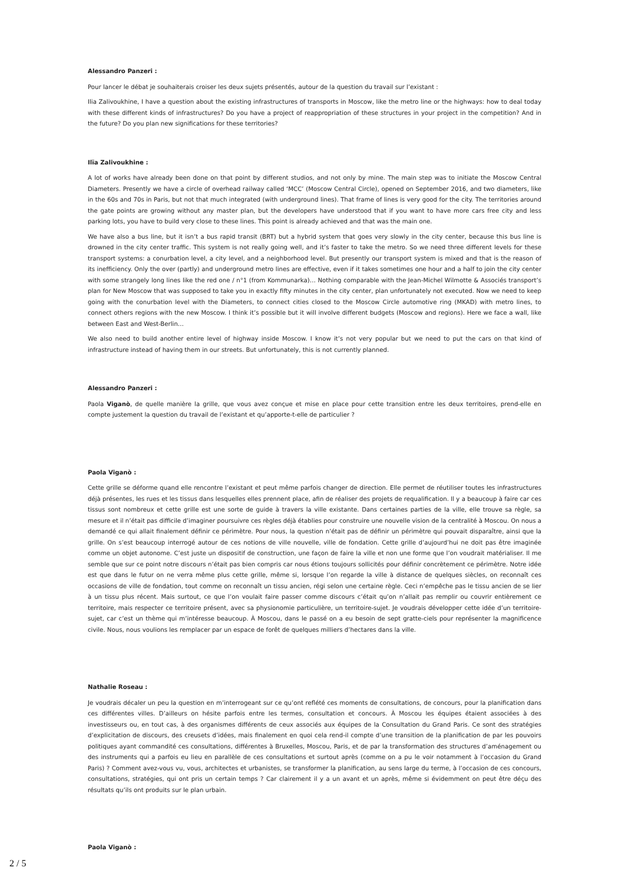Alessandro Panzeri :
Pour lancer le débat je souhaiterais croiser les deux sujets présentés, autour de la question du travail sur l’existant :
Ilia Zalivoukhine, I have a question about the existing infrastructures of transports in Moscow, like the metro line or the highways: how to deal today with these different kinds of infrastructures? Do you have a project of reappropriation of these structures in your project in the competition? And in the future? Do you plan new significations for these territories?
Ilïa Zalivoukhine :
A lot of works have already been done on that point by different studios, and not only by mine. The main step was to initiate the Moscow Central Diameters. Presently we have a circle of overhead railway called ‘MCC’ (Moscow Central Circle), opened on September 2016, and two diameters, like in the 60s and 70s in Paris, but not that much integrated (with underground lines). That frame of lines is very good for the city. The territories around the gate points are growing without any master plan, but the developers have understood that if you want to have more cars free city and less parking lots, you have to build very close to these lines. This point is already achieved and that was the main one.
We have also a bus line, but it isn’t a bus rapid transit (BRT) but a hybrid system that goes very slowly in the city center, because this bus line is drowned in the city center traffic. This system is not really going well, and it’s faster to take the metro. So we need three different levels for these transport systems: a conurbation level, a city level, and a neighborhood level. But presently our transport system is mixed and that is the reason of its inefficiency. Only the over (partly) and underground metro lines are effective, even if it takes sometimes one hour and a half to join the city center with some strangely long lines like the red one / n°1 (from Kommunarka)… Nothing comparable with the Jean-Michel Wilmotte & Associés transport’s plan for New Moscow that was supposed to take you in exactly fifty minutes in the city center, plan unfortunately not executed. Now we need to keep going with the conurbation level with the Diameters, to connect cities closed to the Moscow Circle automotive ring (MKAD) with metro lines, to connect others regions with the new Moscow. I think it’s possible but it will involve different budgets (Moscow and regions). Here we face a wall, like between East and West-Berlin…
We also need to build another entire level of highway inside Moscow. I know it’s not very popular but we need to put the cars on that kind of infrastructure instead of having them in our streets. But unfortunately, this is not currently planned.
Alessandro Panzeri :
Paola Viganò, de quelle manière la grille, que vous avez conçue et mise en place pour cette transition entre les deux territoires, prend-elle en compte justement la question du travail de l’existant et qu’apporte-t-elle de particulier ?
Paola Viganò :
Cette grille se déforme quand elle rencontre l’existant et peut même parfois changer de direction. Elle permet de réutiliser toutes les infrastructures déjà présentes, les rues et les tissus dans lesquelles elles prennent place, afin de réaliser des projets de requalification. Il y a beaucoup à faire car ces tissus sont nombreux et cette grille est une sorte de guide à travers la ville existante. Dans certaines parties de la ville, elle trouve sa règle, sa mesure et il n’était pas difficile d’imaginer poursuivre ces règles déjà établies pour construire une nouvelle vision de la centralité à Moscou. On nous a demandé ce qui allait finalement définir ce périmètre. Pour nous, la question n’était pas de définir un périmètre qui pouvait disparaître, ainsi que la grille. On s’est beaucoup interrogé autour de ces notions de ville nouvelle, ville de fondation. Cette grille d’aujourd’hui ne doit pas être imaginée comme un objet autonome. C’est juste un dispositif de construction, une façon de faire la ville et non une forme que l’on voudrait matérialiser. Il me semble que sur ce point notre discours n’était pas bien compris car nous étions toujours sollicités pour définir concrètement ce périmètre. Notre idée est que dans le futur on ne verra même plus cette grille, même si, lorsque l’on regarde la ville à distance de quelques siècles, on reconnaît ces occasions de ville de fondation, tout comme on reconnaît un tissu ancien, régi selon une certaine règle. Ceci n’empêche pas le tissu ancien de se lier à un tissu plus récent. Mais surtout, ce que l’on voulait faire passer comme discours c’était qu’on n’allait pas remplir ou couvrir entièrement ce territoire, mais respecter ce territoire présent, avec sa physionomie particulière, un territoire-sujet. Je voudrais développer cette idée d’un territoire-sujet, car c’est un thème qui m’intéresse beaucoup. À Moscou, dans le passé on a eu besoin de sept gratte-ciels pour représenter la magnificence civile. Nous, nous voulions les remplacer par un espace de forêt de quelques milliers d’hectares dans la ville.
Nathalie Roseau :
Je voudrais décaler un peu la question en m’interrogeant sur ce qu’ont reflété ces moments de consultations, de concours, pour la planification dans ces différentes villes. D’ailleurs on hésite parfois entre les termes, consultation et concours. À Moscou les équipes étaient associées à des investisseurs ou, en tout cas, à des organismes différents de ceux associés aux équipes de la Consultation du Grand Paris. Ce sont des stratégies d’explicitation de discours, des creusets d’idées, mais finalement en quoi cela rend-il compte d’une transition de la planification de par les pouvoirs politiques ayant commandité ces consultations, différentes à Bruxelles, Moscou, Paris, et de par la transformation des structures d’aménagement ou des instruments qui a parfois eu lieu en parallèle de ces consultations et surtout après (comme on a pu le voir notamment à l’occasion du Grand Paris) ? Comment avez-vous vu, vous, architectes et urbanistes, se transformer la planification, au sens large du terme, à l’occasion de ces concours, consultations, stratégies, qui ont pris un certain temps ? Car clairement il y a un avant et un après, même si évidemment on peut être déçu des résultats qu’ils ont produits sur le plan urbain.
Paola Viganò :
2 / 5